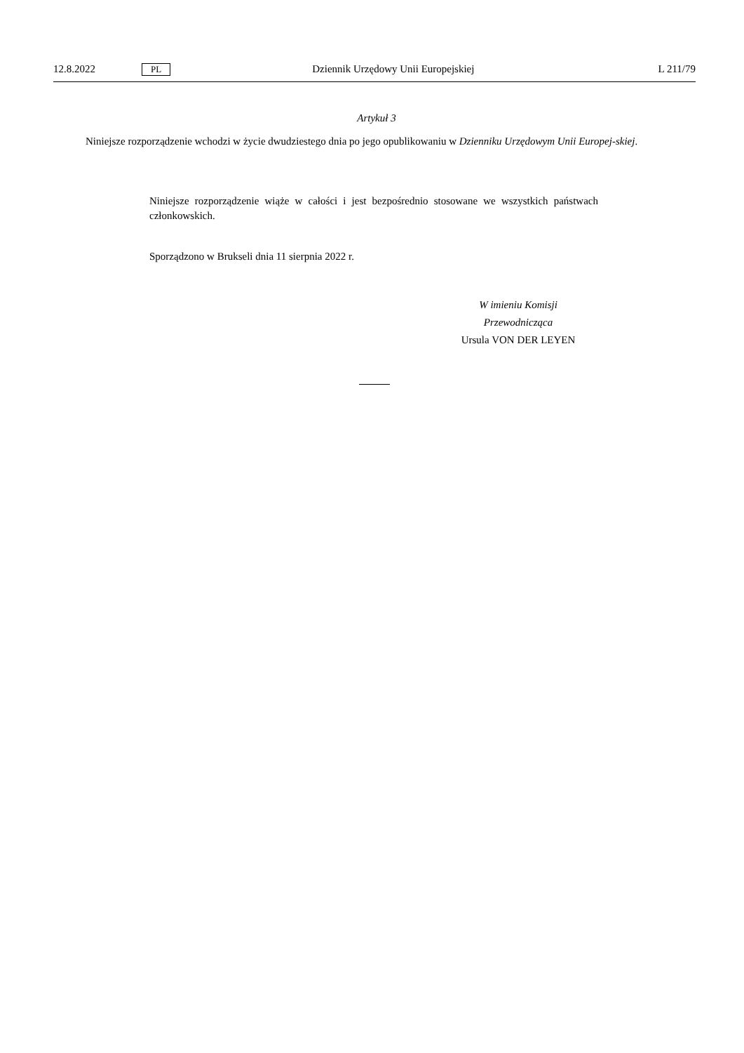12.8.2022 PL Dziennik Urzędowy Unii Europejskiej L 211/79
Artykuł 3
Niniejsze rozporządzenie wchodzi w życie dwudziestego dnia po jego opublikowaniu w Dzienniku Urzędowym Unii Europej-skiej.
Niniejsze rozporządzenie wiąże w całości i jest bezpośrednio stosowane we wszystkich państwach członkowskich.
Sporządzono w Brukseli dnia 11 sierpnia 2022 r.
W imieniu Komisji
Przewodnicząca
Ursula VON DER LEYEN